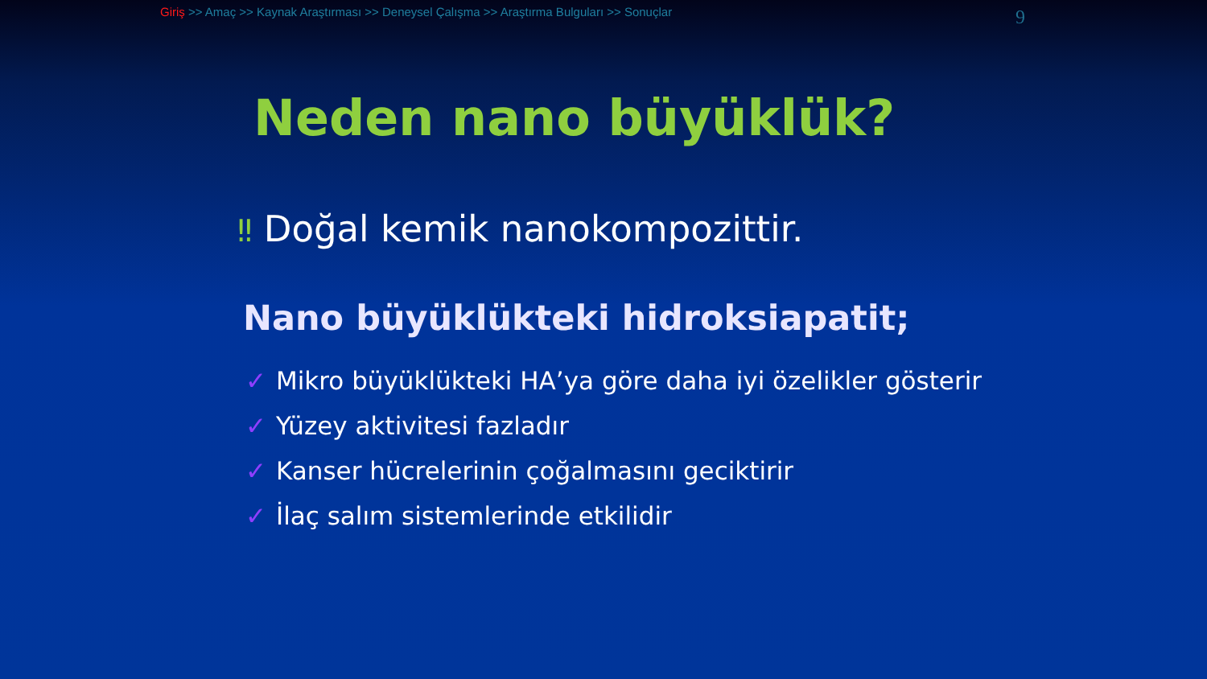Giriş >> Amaç >> Kaynak Araştırması >> Deneysel Çalışma >> Araştırma Bulguları >> Sonuçlar
9
Neden nano büyüklük?
‼ Doğal kemik nanokompozittir.
Nano büyüklükteki hidroksiapatit;
✓ Mikro büyüklükteki HA’ya göre daha iyi özelikler gösterir
✓ Yüzey aktivitesi fazladır
✓ Kanser hücrelerinin çoğalmasını geciktirir
✓ İlaç salım sistemlerinde etkilidir